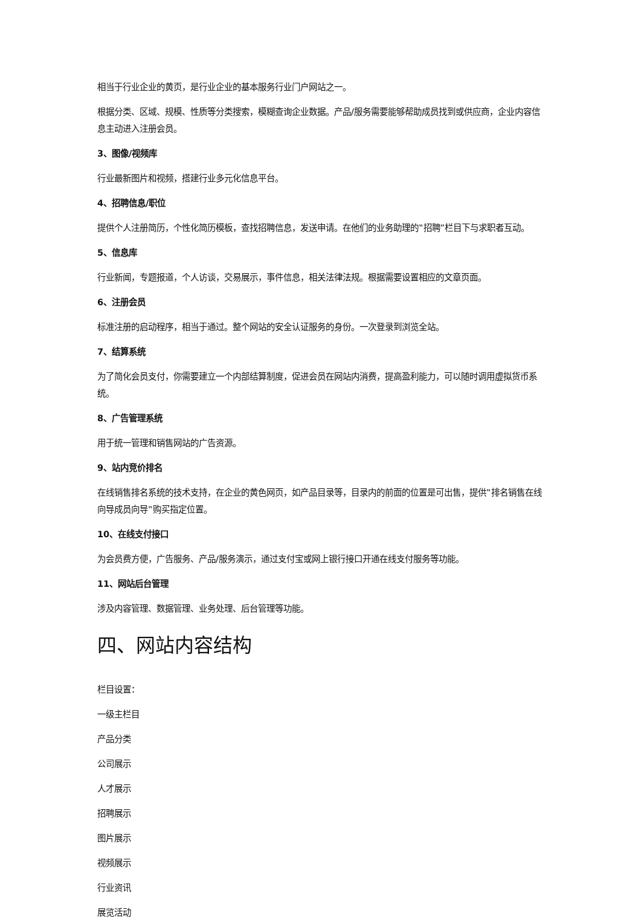相当于行业企业的黄页，是行业企业的基本服务行业门户网站之一。
根据分类、区域、规模、性质等分类搜索，模糊查询企业数据。产品/服务需要能够帮助成员找到或供应商，企业内容信息主动进入注册会员。
3、图像/视频库
行业最新图片和视频，搭建行业多元化信息平台。
4、招聘信息/职位
提供个人注册简历，个性化简历模板，查找招聘信息，发送申请。在他们的业务助理的‟招聘”栏目下与求职者互动。
5、信息库
行业新闻，专题报道，个人访谈，交易展示，事件信息，相关法律法规。根据需要设置相应的文章页面。
6、注册会员
标准注册的启动程序，相当于通过。整个网站的安全认证服务的身份。一次登录到浏览全站。
7、结算系统
为了简化会员支付，你需要建立一个内部结算制度，促进会员在网站内消费，提高盈利能力，可以随时调用虚拟货币系统。
8、广告管理系统
用于统一管理和销售网站的广告资源。
9、站内竞价排名
在线销售排名系统的技术支持，在企业的黄色网页，如产品目录等，目录内的前面的位置是可出售，提供‟排名销售在线向导成员向导‟购买指定位置。
10、在线支付接口
为会员费方便，广告服务、产品/服务演示，通过支付宝或网上银行接口开通在线支付服务等功能。
11、网站后台管理
涉及内容管理、数据管理、业务处理、后台管理等功能。
四、网站内容结构
栏目设置：
一级主栏目
产品分类
公司展示
人才展示
招聘展示
图片展示
视频展示
行业资讯
展览活动